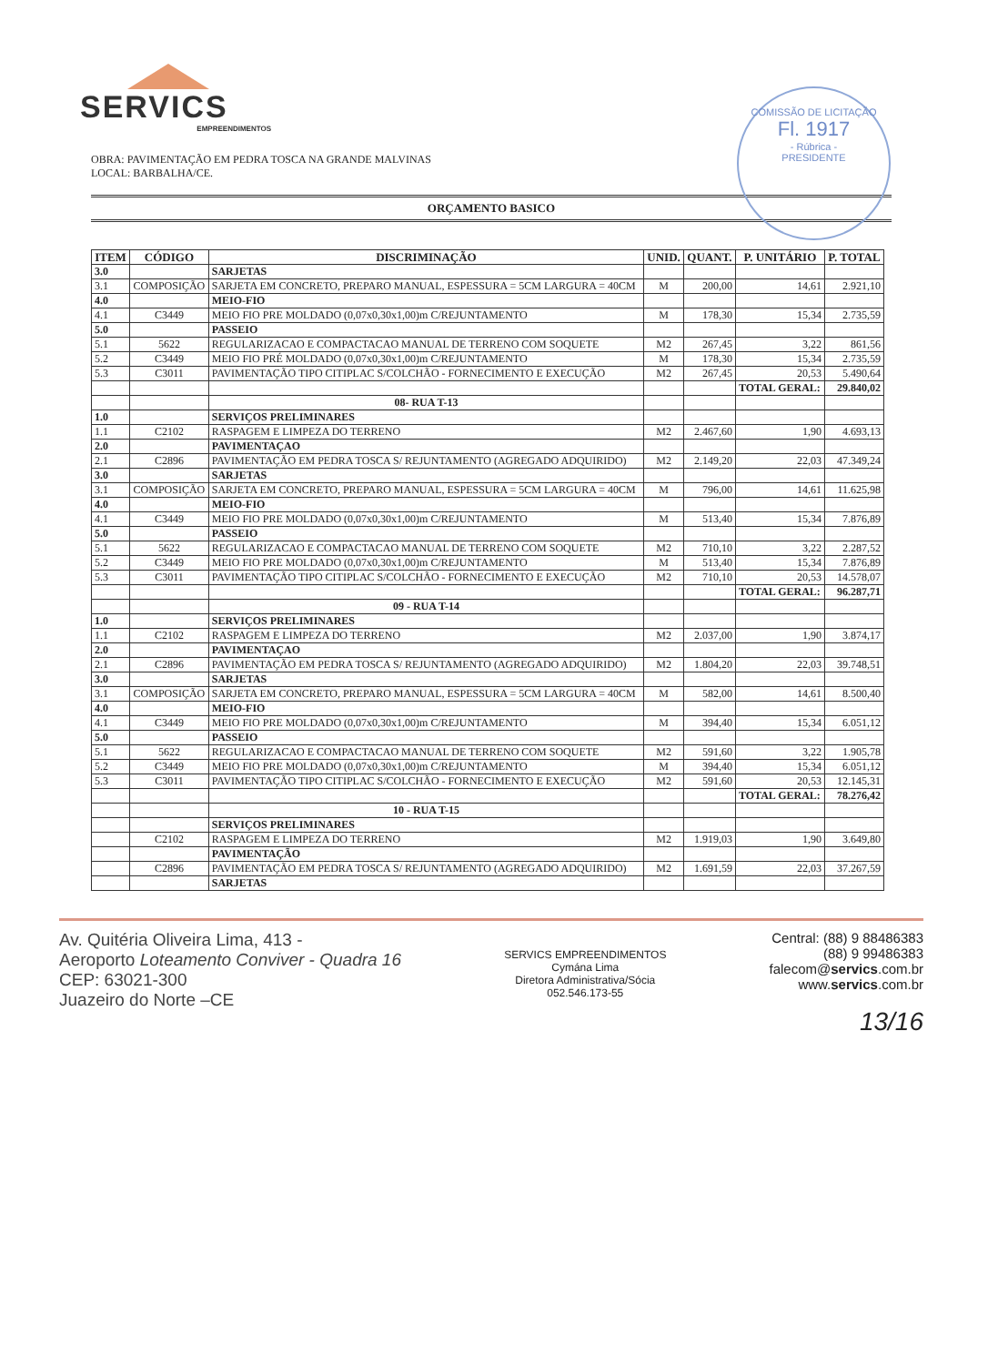COMISSÃO DE LICITAÇÃO
Fl. 1917
- Rúbrica -
PRESIDENTE
SERVICS
EMPREENDIMENTOS
OBRA: PAVIMENTAÇÃO EM PEDRA TOSCA NA GRANDE MALVINAS
LOCAL: BARBALHA/CE.
ORÇAMENTO BASICO
| ITEM | CÓDIGO | DISCRIMINAÇÃO | UNID. | QUANT. | P. UNITÁRIO | P. TOTAL |
| --- | --- | --- | --- | --- | --- | --- |
| 3.0 | | SARJETAS | | | | |
| 3.1 | COMPOSIÇÃO | SARJETA EM CONCRETO, PREPARO MANUAL, ESPESSURA = 5CM LARGURA = 40CM | M | 200,00 | 14,61 | 2.921,10 |
| 4.0 | | MEIO-FIO | | | | |
| 4.1 | C3449 | MEIO FIO PRE MOLDADO (0,07x0,30x1,00)m C/REJUNTAMENTO | M | 178,30 | 15,34 | 2.735,59 |
| 5.0 | | PASSEIO | | | | |
| 5.1 | 5622 | REGULARIZACAO E COMPACTACAO MANUAL DE TERRENO COM SOQUETE | M2 | 267,45 | 3,22 | 861,56 |
| 5.2 | C3449 | MEIO FIO PRÉ MOLDADO (0,07x0,30x1,00)m C/REJUNTAMENTO | M | 178,30 | 15,34 | 2.735,59 |
| 5.3 | C3011 | PAVIMENTAÇÃO TIPO CITIPLAC S/COLCHÃO - FORNECIMENTO E EXECUÇÃO | M2 | 267,45 | 20,53 | 5.490,64 |
| | | | | | TOTAL GERAL: | 29.840,02 |
| | | 08- RUA T-13 | | | | |
| 1.0 | | SERVIÇOS PRELIMINARES | | | | |
| 1.1 | C2102 | RASPAGEM E LIMPEZA DO TERRENO | M2 | 2.467,60 | 1,90 | 4.693,13 |
| 2.0 | | PAVIMENTAÇAO | | | | |
| 2.1 | C2896 | PAVIMENTAÇÃO EM PEDRA TOSCA S/ REJUNTAMENTO (AGREGADO ADQUIRIDO) | M2 | 2.149,20 | 22,03 | 47.349,24 |
| 3.0 | | SARJETAS | | | | |
| 3.1 | COMPOSIÇÃO | SARJETA EM CONCRETO, PREPARO MANUAL, ESPESSURA = 5CM LARGURA = 40CM | M | 796,00 | 14,61 | 11.625,98 |
| 4.0 | | MEIO-FIO | | | | |
| 4.1 | C3449 | MEIO FIO PRE MOLDADO (0,07x0,30x1,00)m C/REJUNTAMENTO | M | 513,40 | 15,34 | 7.876,89 |
| 5.0 | | PASSEIO | | | | |
| 5.1 | 5622 | REGULARIZACAO E COMPACTACAO MANUAL DE TERRENO COM SOQUETE | M2 | 710,10 | 3,22 | 2.287,52 |
| 5.2 | C3449 | MEIO FIO PRE MOLDADO (0,07x0,30x1,00)m C/REJUNTAMENTO | M | 513,40 | 15,34 | 7.876,89 |
| 5.3 | C3011 | PAVIMENTAÇÃO TIPO CITIPLAC S/COLCHÃO - FORNECIMENTO E EXECUÇÃO | M2 | 710,10 | 20,53 | 14.578,07 |
| | | | | | TOTAL GERAL: | 96.287,71 |
| | | 09 - RUA T-14 | | | | |
| 1.0 | | SERVIÇOS PRELIMINARES | | | | |
| 1.1 | C2102 | RASPAGEM E LIMPEZA DO TERRENO | M2 | 2.037,00 | 1,90 | 3.874,17 |
| 2.0 | | PAVIMENTAÇAO | | | | |
| 2.1 | C2896 | PAVIMENTAÇÃO EM PEDRA TOSCA S/ REJUNTAMENTO (AGREGADO ADQUIRIDO) | M2 | 1.804,20 | 22,03 | 39.748,51 |
| 3.0 | | SARJETAS | | | | |
| 3.1 | COMPOSIÇÃO | SARJETA EM CONCRETO, PREPARO MANUAL, ESPESSURA = 5CM LARGURA = 40CM | M | 582,00 | 14,61 | 8.500,40 |
| 4.0 | | MEIO-FIO | | | | |
| 4.1 | C3449 | MEIO FIO PRE MOLDADO (0,07x0,30x1,00)m C/REJUNTAMENTO | M | 394,40 | 15,34 | 6.051,12 |
| 5.0 | | PASSEIO | | | | |
| 5.1 | 5622 | REGULARIZACAO E COMPACTACAO MANUAL DE TERRENO COM SOQUETE | M2 | 591,60 | 3,22 | 1.905,78 |
| 5.2 | C3449 | MEIO FIO PRE MOLDADO (0,07x0,30x1,00)m C/REJUNTAMENTO | M | 394,40 | 15,34 | 6.051,12 |
| 5.3 | C3011 | PAVIMENTAÇÃO TIPO CITIPLAC S/COLCHÃO - FORNECIMENTO E EXECUÇÃO | M2 | 591,60 | 20,53 | 12.145,31 |
| | | | | | TOTAL GERAL: | 78.276,42 |
| | | 10 - RUA T-15 | | | | |
| | | SERVIÇOS PRELIMINARES | | | | |
| | C2102 | RASPAGEM E LIMPEZA DO TERRENO | M2 | 1.919,03 | 1,90 | 3.649,80 |
| | | PAVIMENTAÇÃO | | | | |
| | C2896 | PAVIMENTAÇÃO EM PEDRA TOSCA S/ REJUNTAMENTO (AGREGADO ADQUIRIDO) | M2 | 1.691,59 | 22,03 | 37.267,59 |
| | | SARJETAS | | | | |
Av. Quitéria Oliveira Lima, 413 -
Aeroporto Loteamento Conviver - Quadra 16
CEP: 63021-300
Juazeiro do Norte –CE
SERVICS EMPREENDIMENTOS
Cymána Lima
Diretora Administrativa/Sócia
052.546.173-55
Central: (88) 9 88486383
(88) 9 99486383
falecom@servics.com.br
www.servics.com.br
13/16